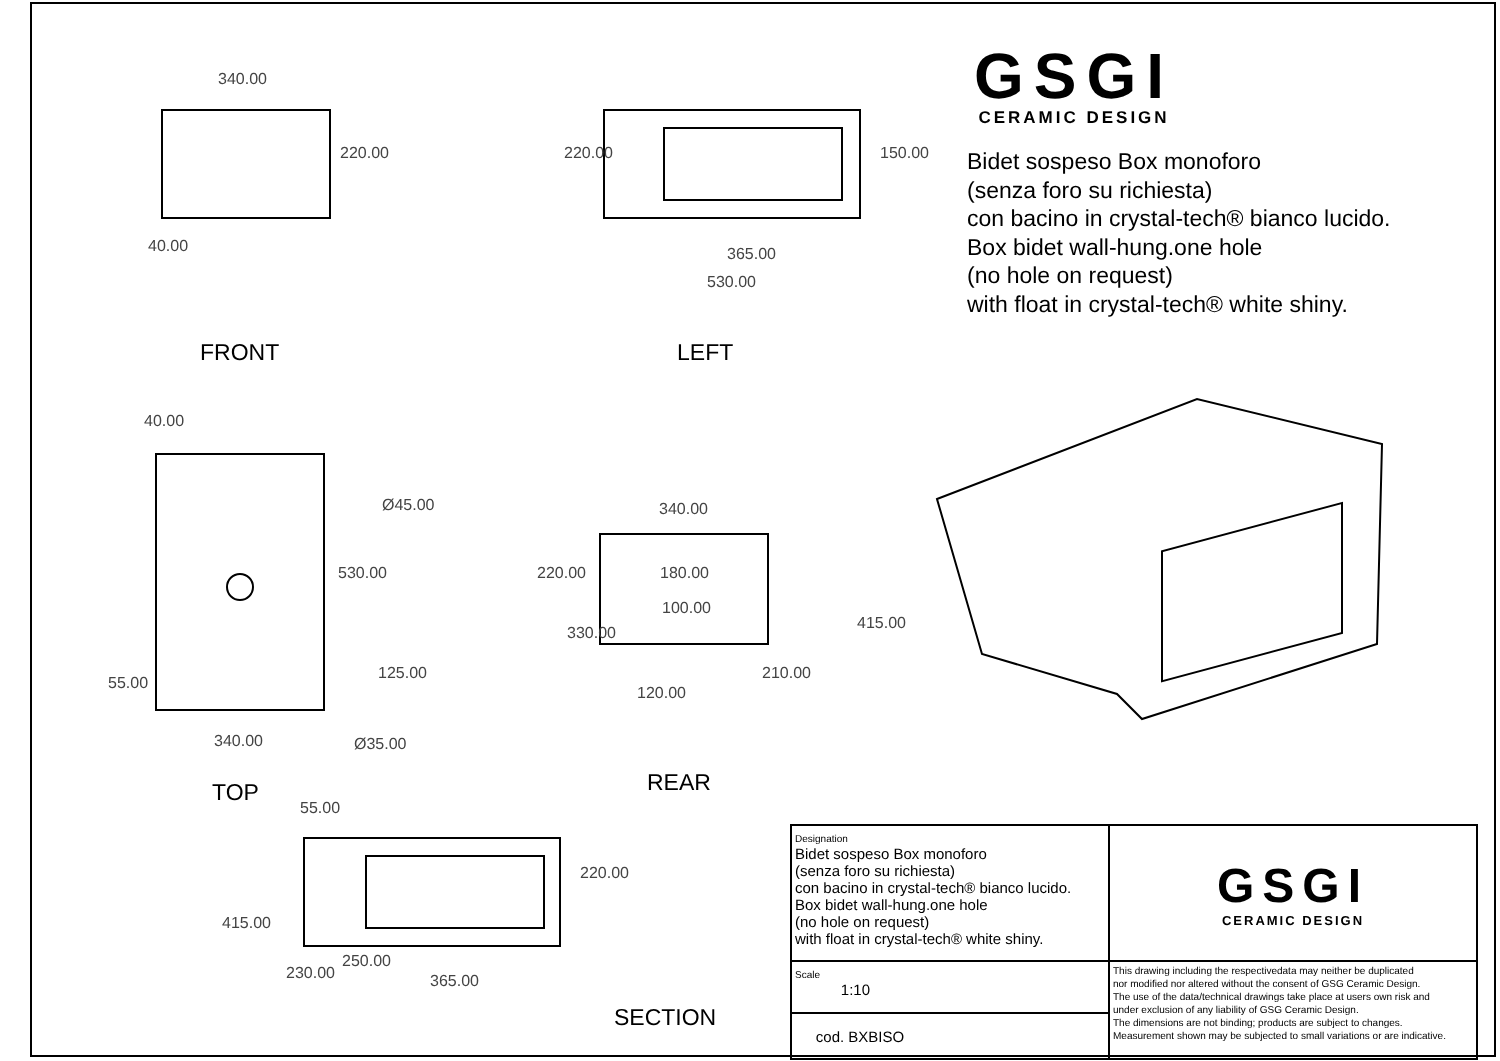GSGI
CERAMIC DESIGN
Bidet sospeso Box monoforo
(senza foro su richiesta)
con bacino in crystal-tech® bianco lucido.
Box bidet wall-hung.one hole
(no hole on request)
with float in crystal-tech® white shiny.
340.00
220.00
40.00
220.00 150.00
365.00
530.00
FRONT LEFT
40.00
Ø45.00
530.00
125.00
55.00
340.00 Ø35.00
TOP
340.00
220.00 180.00
100.00
330.00
415.00
210.00
120.00
REAR
55.00
220.00
415.00
250.00
230.00 365.00
SECTION
| Designation Bidet sospeso Box monoforo (senza foro su richiesta) con bacino in crystal-tech® bianco lucido. Box bidet wall-hung.one hole (no hole on request) with float in crystal-tech® white shiny. | GSGI CERAMIC DESIGN |
| Scale 1:10 | This drawing including the respectivedata may neither be duplicated nor modified nor altered without the consent of GSG Ceramic Design. The use of the data/technical drawings take place at users own risk and under exclusion of any liability of GSG Ceramic Design. The dimensions are not binding; products are subject to changes. Measurement shown may be subjected to small variations or are indicative. |
| cod. BXBISO | |